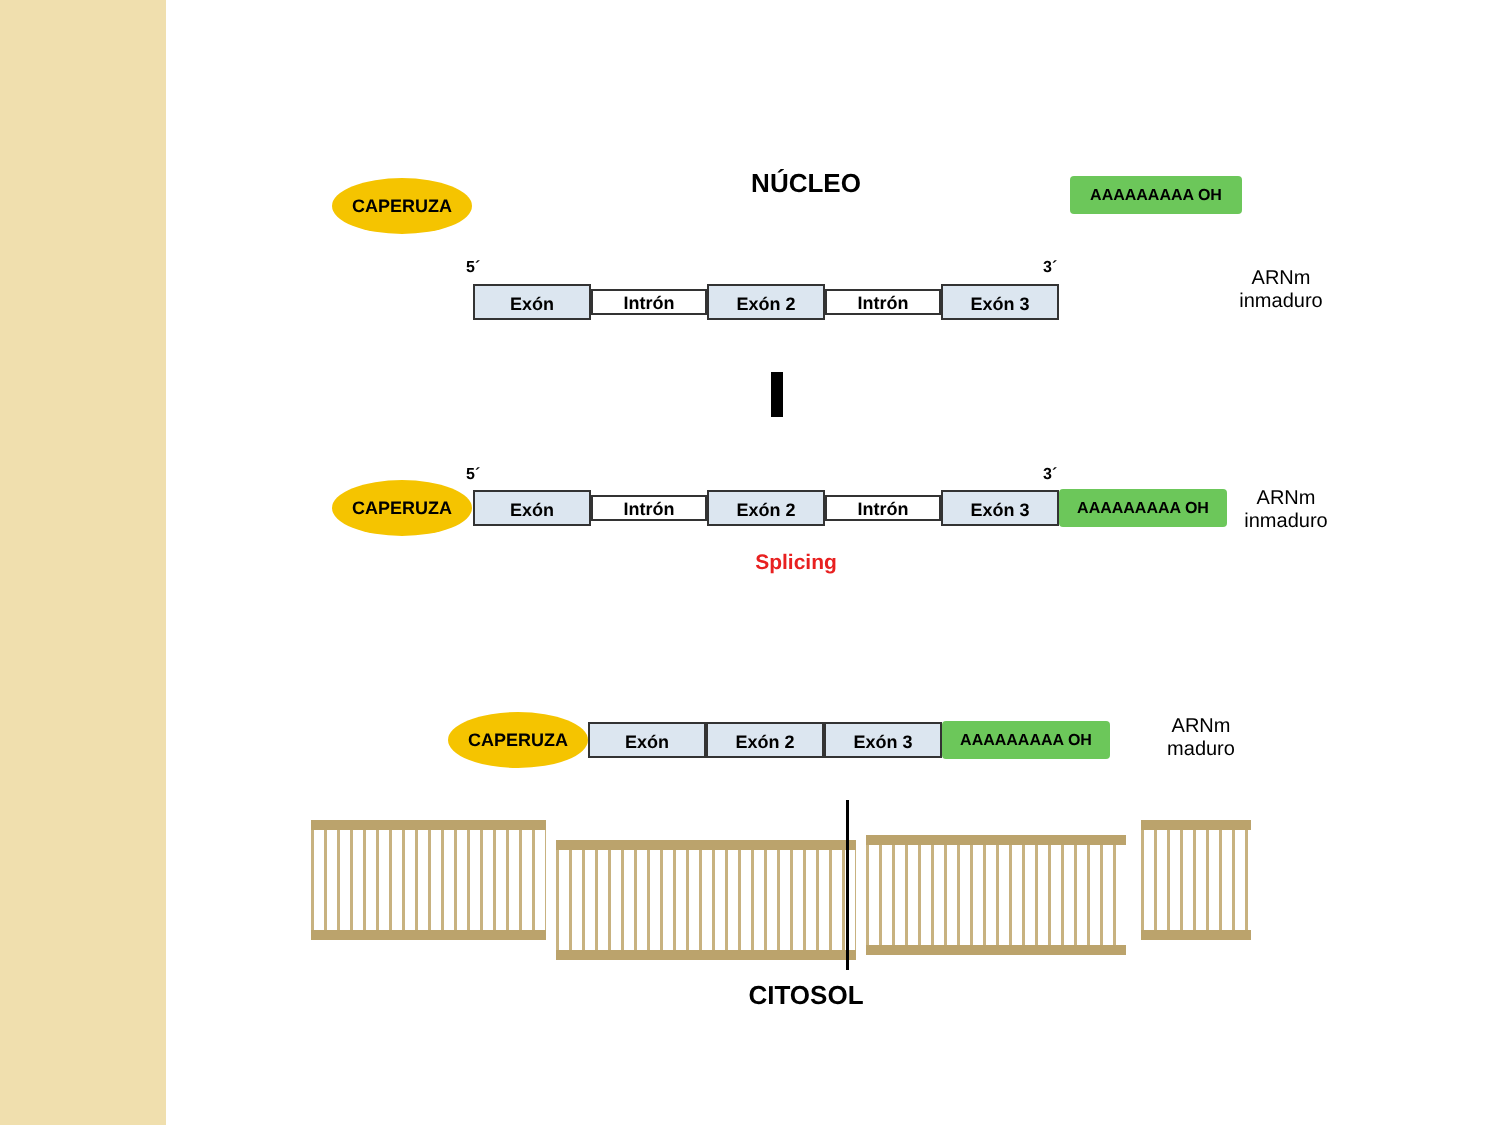NÚCLEO
CAPERUZA AAAAAAAAA OH
5´ 3´
Exón Intrón Exón 2 Intrón Exón 3
ARNm
inmaduro
5´ 3´
CAPERUZA Exón Intrón Exón 2 Intrón Exón 3 AAAAAAAAA OH
ARNm
inmaduro
Splicing
CAPERUZA Exón Exón 2 Exón 3 AAAAAAAAA OH
ARNm
maduro
CITOSOL